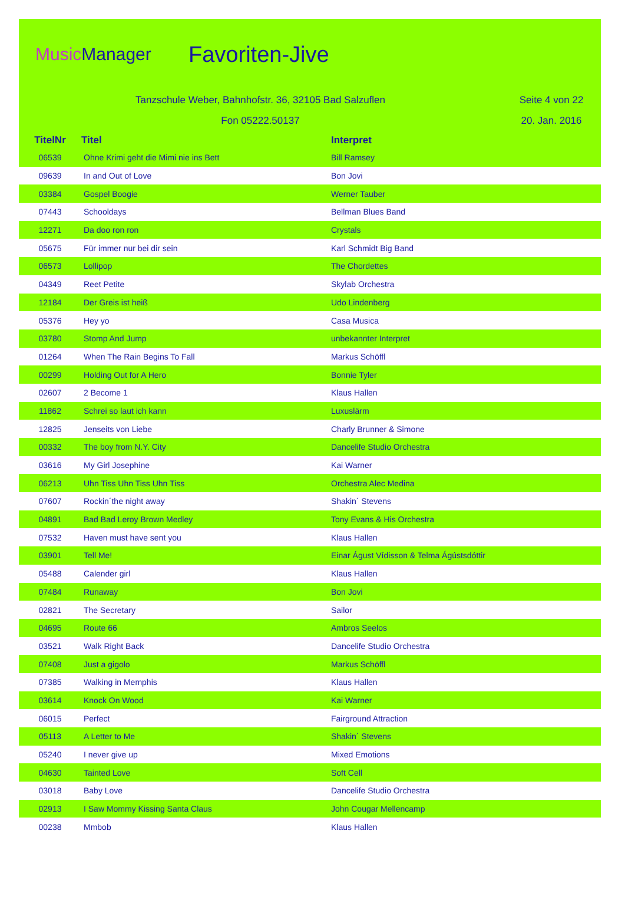MusicManager
Favoriten-Jive
Tanzschule Weber, Bahnhofstr. 36, 32105 Bad Salzuflen Seite 4 von 22
Fon 05222.50137 20. Jan. 2016
| TitelNr | Titel | Interpret |
| --- | --- | --- |
| 06539 | Ohne Krimi geht die Mimi nie ins Bett | Bill Ramsey |
| 09639 | In and Out of Love | Bon Jovi |
| 03384 | Gospel Boogie | Werner Tauber |
| 07443 | Schooldays | Bellman Blues Band |
| 12271 | Da doo ron ron | Crystals |
| 05675 | Für immer nur bei dir sein | Karl Schmidt Big Band |
| 06573 | Lollipop | The Chordettes |
| 04349 | Reet Petite | Skylab Orchestra |
| 12184 | Der Greis ist heiß | Udo Lindenberg |
| 05376 | Hey yo | Casa Musica |
| 03780 | Stomp And Jump | unbekannter Interpret |
| 01264 | When The Rain Begins To Fall | Markus Schöffl |
| 00299 | Holding Out for A Hero | Bonnie Tyler |
| 02607 | 2 Become 1 | Klaus Hallen |
| 11862 | Schrei so laut ich kann | Luxuslärm |
| 12825 | Jenseits von Liebe | Charly Brunner & Simone |
| 00332 | The boy from N.Y. City | Dancelife Studio Orchestra |
| 03616 | My Girl Josephine | Kai Warner |
| 06213 | Uhn Tiss Uhn Tiss Uhn Tiss | Orchestra Alec Medina |
| 07607 | Rockin´the night away | Shakin´ Stevens |
| 04891 | Bad Bad Leroy Brown Medley | Tony Evans & His Orchestra |
| 07532 | Haven must have sent you | Klaus Hallen |
| 03901 | Tell Me! | Einar Águst Vídisson & Telma Ágústsdóttir |
| 05488 | Calender girl | Klaus Hallen |
| 07484 | Runaway | Bon Jovi |
| 02821 | The Secretary | Sailor |
| 04695 | Route 66 | Ambros Seelos |
| 03521 | Walk Right Back | Dancelife Studio Orchestra |
| 07408 | Just a gigolo | Markus Schöffl |
| 07385 | Walking in Memphis | Klaus Hallen |
| 03614 | Knock On Wood | Kai Warner |
| 06015 | Perfect | Fairground Attraction |
| 05113 | A Letter to Me | Shakin´ Stevens |
| 05240 | I never give up | Mixed Emotions |
| 04630 | Tainted Love | Soft Cell |
| 03018 | Baby Love | Dancelife Studio Orchestra |
| 02913 | I Saw Mommy Kissing Santa Claus | John Cougar Mellencamp |
| 00238 | Mmbob | Klaus Hallen |